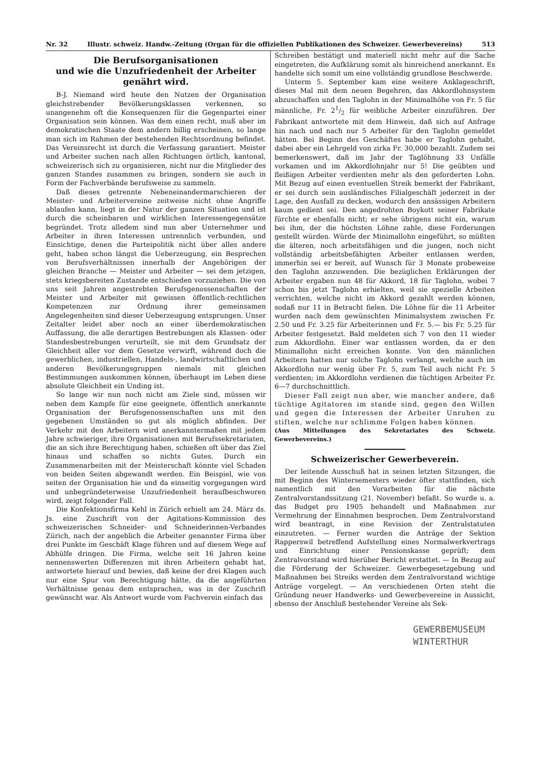Nr. 32 Illustr. schweiz. Handw.-Zeitung (Organ für die offiziellen Publikationen des Schweizer. Gewerbevereins) 513
Die Berufsorganisationen
und wie die Unzufriedenheit der Arbeiter genährt wird.
B-J. Niemand wird heute den Nutzen der Organisation gleichstrebender Bevölkerungsklassen verkennen, so unangenehm oft die Konsequenzen für die Gegenpartei einer Organisation sein können. Was dem einen recht, muß aber im demokratischen Staate dem andern billig erscheinen, so lange man sich im Rahmen der bestehenden Rechtsordnung befindet. Das Vereinsrecht ist durch die Verfassung garantiert. Meister und Arbeiter suchen nach allen Richtungen örtlich, kantonal, schweizerisch sich zu organisieren, nicht nur die Mitglieder des ganzen Standes zusammen zu bringen, sondern sie auch in Form der Fachverbände berufsweise zu sammeln.
Daß dieses getrennte Nebeneinandermarschieren der Meister- und Arbeitervereine zeitweise nicht ohne Angriffe ablaufen kann, liegt in der Natur der ganzen Situation und ist durch die scheinbaren und wirklichen Interessengegensätze begründet. Trotz alledem sind nun aber Unternehmer und Arbeiter in ihren Interessen untrennlich verbunden, und Einsichtige, denen die Parteipolitik nicht über alles andere geht, haben schon längst die Ueberzeugung, ein Besprechen von Berufsverhältnissen innerhalb der Angehörigen der gleichen Branche — Meister und Arbeiter — sei dem jetzigen, stets kriegsbereiten Zustande entschieden vorzuziehen. Die von uns seit Jahren angestrebten Berufsgenossenschaften der Meister und Arbeiter mit gewissen öffentlich-rechtlichen Kompetenzen zur Ordnung ihrer gemeinsamen Angelegenheiten sind dieser Ueberzeugung entsprungen. Unser Zeitalter leidet aber noch an einer überdemokratischen Auffassung, die alle derartigen Bestrebungen als Klassen- oder Standesbestrebungen verurteilt, sie mit dem Grundsatz der Gleichheit aller vor dem Gesetze verwirft, während doch die gewerblichen, industriellen, Handels-, landwirtschaftlichen und anderen Bevölkerungsgruppen niemals mit gleichen Bestimmungen auskommen können, überhaupt im Leben diese absolute Gleichheit ein Unding ist.
So lange wir nun noch nicht am Ziele sind, müssen wir neben dem Kampfe für eine geeignete, öffentlich anerkannte Organisation der Berufsgenossenschaften uns mit den gegebenen Umständen so gut als möglich abfinden. Der Verkehr mit den Arbeitern wird anerkanntermaßen mit jedem Jahre schwieriger, ihre Organisationen mit Berufssekretariaten, die an sich ihre Berechtigung haben, schießen oft über das Ziel hinaus und schaffen so nichts Gutes. Durch ein Zusammenarbeiten mit der Meisterschaft könnte viel Schaden von beiden Seiten abgewandt werden. Ein Beispiel, wie von seiten der Organisation hie und da einseitig vorgegangen wird und unbegründeterweise Unzufriedenheit heraufbeschworen wird, zeigt folgender Fall.
Die Konfektionsfirma Kehl in Zürich erhielt am 24. März ds. Js. eine Zuschrift von der Agitations-Kommission des schweizerischen Schneider- und Schneiderinnen-Verbandes Zürich, nach der angeblich die Arbeiter genannter Firma über drei Punkte im Geschäft Klage führen und auf diesem Wege auf Abhülfe dringen. Die Firma, welche seit 16 Jahren keine nennenswerten Differenzen mit ihren Arbeitern gehabt hat, antwortete hierauf und bewies, daß keine der drei Klagen auch nur eine Spur von Berechtigung hätte, da die angeführten Verhältnisse genau dem entsprachen, was in der Zuschrift gewünscht war. Als Antwort wurde vom Fachverein einfach das
Schreiben bestätigt und materiell nicht mehr auf die Sache eingetreten, die Aufklärung somit als hinreichend anerkannt. Es handelte sich somit um eine vollständig grundlose Beschwerde.
Unterm 5. September kam eine weitere Anklageschrift, dieses Mal mit dem neuen Begehren, das Akkordlohnsystem abzuschaffen und den Taglohn in der Minimalhöhe von Fr. 5 für männliche, Fr. 21/2 für weibliche Arbeiter einzuführen. Der Fabrikant antwortete mit dem Hinweis, daß sich auf Anfrage hin nach und nach nur 5 Arbeiter für den Taglohn gemeldet hätten. Bei Beginn des Geschäftes habe er Taglohn gehabt, dabei aber ein Lehrgeld von zirka Fr. 30,000 bezahlt. Zudem sei bemerkenswert, daß im Jahr der Taglöhnung 33 Unfälle vorkamen und im Akkordlohnjahr nur 5! Die geübten und fleißigen Arbeiter verdienten mehr als den geforderten Lohn. Mit Bezug auf einen eventuellen Streik bemerkt der Fabrikant, er sei durch sein ausländisches Filialgeschäft jederzeit in der Lage, den Ausfall zu decken, wodurch den ansässigen Arbeitern kaum gedient sei. Den angedrohten Boykott seiner Fabrikate fürchte er ebenfalls nicht; er sehe übrigens nicht ein, warum bei ihm, der die höchsten Löhne zahle, diese Forderungen gestellt würden. Würde der Minimallohn eingeführt, so müßten die älteren, noch arbeitsfähigen und die jungen, noch nicht vollständig arbeitsbefähigten Arbeiter entlassen werden, immerhin sei er bereit, auf Wunsch für 3 Monate probeweise den Taglohn anzuwenden. Die bezüglichen Erklärungen der Arbeiter ergaben nun 48 für Akkord, 18 für Taglohn, wobei 7 schon bis jetzt Taglohn erhielten, weil sie spezielle Arbeiten verrichten, welche nicht im Akkord gezahlt werden können, sodaß nur 11 in Betracht fielen. Die Löhne für die 11 Arbeiter wurden nach dem gewünschten Minimalsystem zwischen Fr. 2.50 und Fr. 3.25 für Arbeiterinnen und Fr. 5.— bis Fr. 5.25 für Arbeiter festgesetzt. Bald meldeten sich 7 von den 11 wieder zum Akkordlohn. Einer war entlassen worden, da er den Minimallohn nicht erreichen konnte. Von den männlichen Arbeitern hatten nur solche Taglohn verlangt, welche auch im Akkordlohn nur wenig über Fr. 5, zum Teil auch nicht Fr. 5 verdienten; im Akkordlohn verdienen die tüchtigen Arbeiter Fr. 6—7 durchschnittlich.
Dieser Fall zeigt nun aber, wie mancher andere, daß tüchtige Agitatoren im stande sind, gegen den Willen und gegen die Interessen der Arbeiter Unruhen zu stiften, welche nur schlimme Folgen haben können.
(Aus Mitteilungen des Sekretariates des Schweiz. Gewerbevereins.)
Schweizerischer Gewerbeverein.
Der leitende Ausschuß hat in seinen letzten Sitzungen, die mit Beginn des Wintersemesters wieder öfter stattfinden, sich namentlich mit den Vorarbeiten für die nächste Zentralvorstandssitzung (21. November) befaßt. So wurde u. a. das Budget pro 1905 behandelt und Maßnahmen zur Vermehrung der Einnahmen besprochen. Dem Zentralvorstand wird beantragt, in eine Revision der Zentralstatuten einzutreten. — Ferner wurden die Anträge der Sektion Rapperswil betreffend Aufstellung eines Normalwerkvertrags und Einrichtung einer Pensionskasse geprüft; dem Zentralvorstand wird hierüber Bericht erstattet. — In Bezug auf die Förderung der Schweizer. Gewerbegesetzgebung und Maßnahmen bei Streiks werden dem Zentralvorstand wichtige Anträge vorgelegt. — An verschiedenen Orten steht die Gründung neuer Handwerks- und Gewerbevereine in Aussicht, ebenso der Anschluß bestehender Vereine als Sek-
GEWERBEMUSEUM
WINTERTHUR